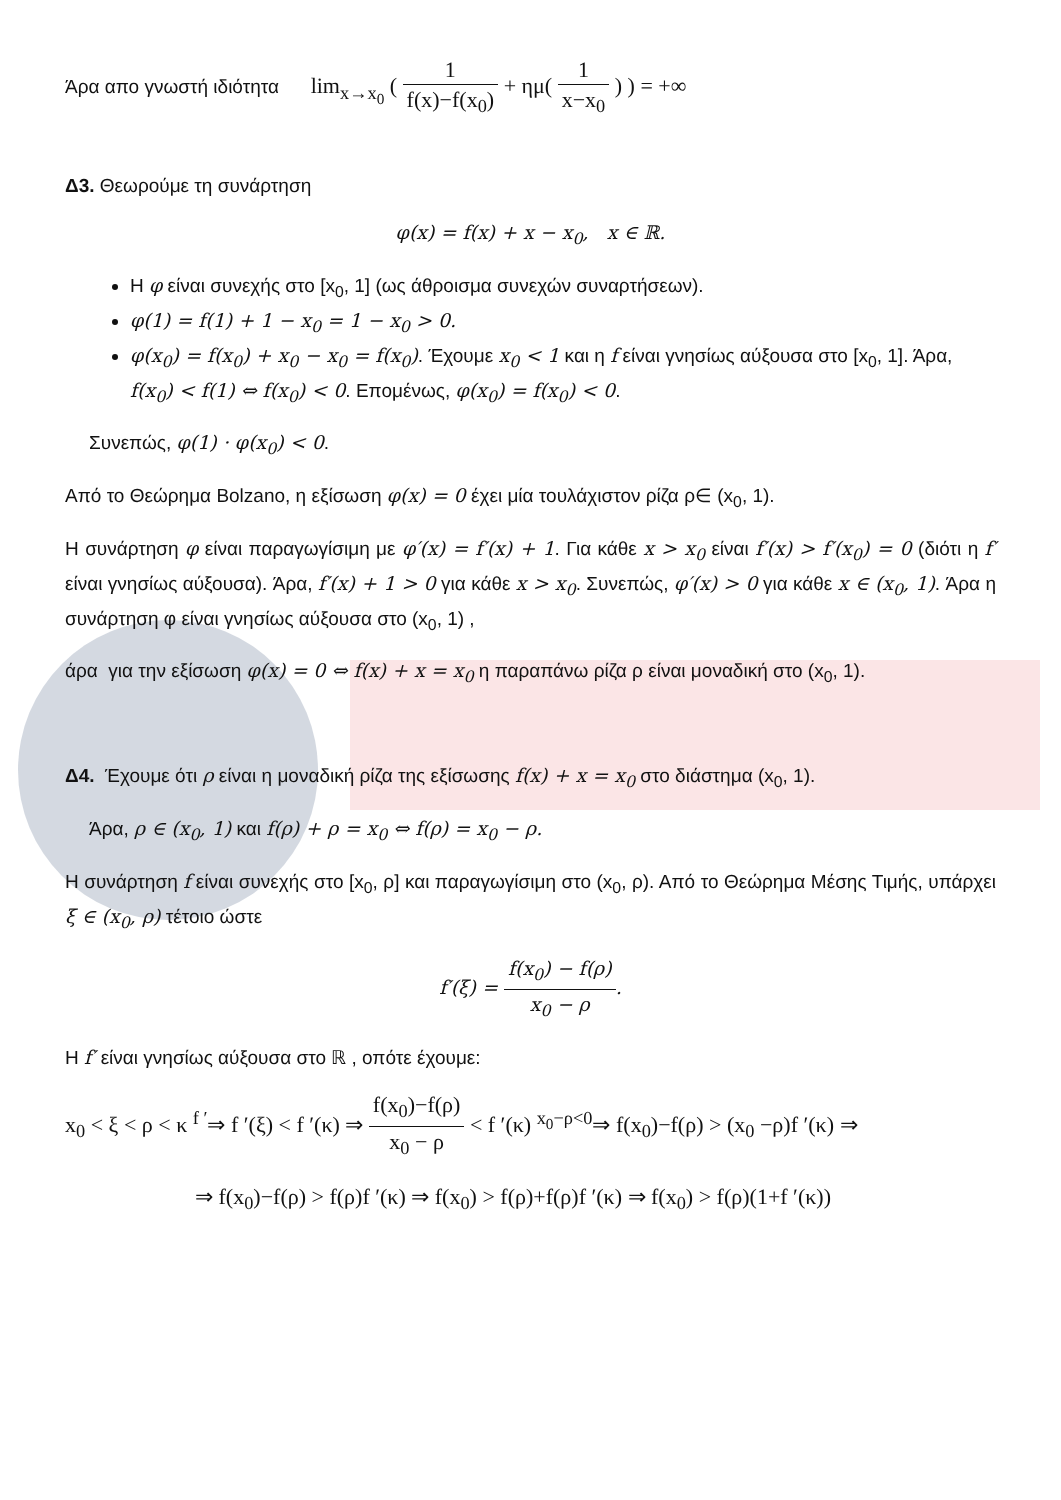Άρα απο γνωστή ιδιότητα lim<sub>x→x<sub>0</sub></sub> ( 1 f(x)−f(x<sub>0</sub>) + ημ( 1 x−x<sub>0</sub> ) ) = +∞
Δ3. Θεωρούμε τη συνάρτηση
φ(x) = f(x) + x − x<sub>0</sub>, x ∈ ℝ.
Η φ είναι συνεχής στο [x<sub>0</sub>, 1] (ως άθροισμα συνεχών συναρτήσεων).
φ(1) = f(1) + 1 − x<sub>0</sub> = 1 − x<sub>0</sub> > 0.
φ(x<sub>0</sub>) = f(x<sub>0</sub>) + x<sub>0</sub> − x<sub>0</sub> = f(x<sub>0</sub>). Έχουμε x<sub>0</sub> < 1 και η f είναι γνησίως αύξουσα στο [x<sub>0</sub>, 1]. Άρα, f(x<sub>0</sub>) < f(1) ⇔ f(x<sub>0</sub>) < 0. Επομένως, φ(x<sub>0</sub>) = f(x<sub>0</sub>) < 0.
Συνεπώς, φ(1) · φ(x<sub>0</sub>) < 0.
Από το Θεώρημα Bolzano, η εξίσωση φ(x) = 0 έχει μία τουλάχιστον ρίζα ρ∈ (x<sub>0</sub>, 1).
Η συνάρτηση φ είναι παραγωγίσιμη με φ′(x) = f′(x) + 1. Για κάθε x > x<sub>0</sub> είναι f′(x) > f′(x<sub>0</sub>) = 0 (διότι η f′ είναι γνησίως αύξουσα). Άρα, f′(x) + 1 > 0 για κάθε x > x<sub>0</sub>. Συνεπώς, φ′(x) > 0 για κάθε x ∈ (x<sub>0</sub>, 1). Άρα η συνάρτηση φ είναι γνησίως αύξουσα στο (x<sub>0</sub>, 1) ,
άρα για την εξίσωση φ(x) = 0 ⇔ f(x) + x = x<sub>0</sub> η παραπάνω ρίζα ρ είναι μοναδική στο (x<sub>0</sub>, 1).
Δ4. Έχουμε ότι ρ είναι η μοναδική ρίζα της εξίσωσης f(x) + x = x<sub>0</sub> στο διάστημα (x<sub>0</sub>, 1).
Άρα, ρ ∈ (x<sub>0</sub>, 1) και f(ρ) + ρ = x<sub>0</sub> ⇔ f(ρ) = x<sub>0</sub> − ρ.
Η συνάρτηση f είναι συνεχής στο [x<sub>0</sub>, ρ] και παραγωγίσιμη στο (x<sub>0</sub>, ρ). Από το Θεώρημα Μέσης Τιμής, υπάρχει ξ ∈ (x<sub>0</sub>, ρ) τέτοιο ώστε
f′(ξ) = f(x<sub>0</sub>) − f(ρ) x<sub>0</sub> − ρ.
Η f′ είναι γνησίως αύξουσα στο ℝ , οπότε έχουμε:
x<sub>0</sub> < ξ < ρ < κ <sup>f ′</sup>⇒ f ′(ξ) < f ′(κ) ⇒ f(x<sub>0</sub>)−f(ρ) x<sub>0</sub> − ρ < f ′(κ) <sup>x<sub>0</sub>−ρ<0</sup>⇒ f(x<sub>0</sub>)−f(ρ) > (x<sub>0</sub> −ρ)f ′(κ) ⇒
⇒ f(x<sub>0</sub>)−f(ρ) > f(ρ)f ′(κ) ⇒ f(x<sub>0</sub>) > f(ρ)+f(ρ)f ′(κ) ⇒ f(x<sub>0</sub>) > f(ρ)(1+f ′(κ))